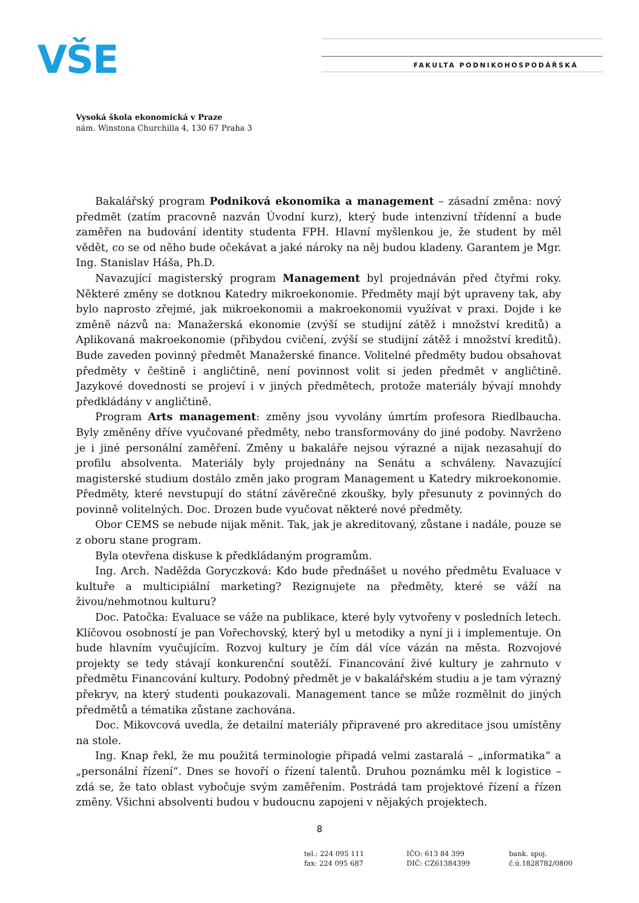VŠE FAKULTA PODNIKOHOSPODÁŘSKÁ
Vysoká škola ekonomická v Praze
nám. Winstona Churchilla 4, 130 67 Praha 3
Bakalářský program Podniková ekonomika a management – zásadní změna: nový předmět (zatím pracovně nazván Úvodní kurz), který bude intenzivní třídenní a bude zaměřen na budování identity studenta FPH. Hlavní myšlenkou je, že student by měl vědět, co se od něho bude očekávat a jaké nároky na něj budou kladeny. Garantem je Mgr. Ing. Stanislav Háša, Ph.D.
Navazující magisterský program Management byl projednáván před čtyřmi roky. Některé změny se dotknou Katedry mikroekonomie. Předměty mají být upraveny tak, aby bylo naprosto zřejmé, jak mikroekonomii a makroekonomii využívat v praxi. Dojde i ke změně názvů na: Manažerská ekonomie (zvýší se studijní zátěž i množství kreditů) a Aplikovaná makroekonomie (přibydou cvičení, zvýší se studijní zátěž i množství kreditů). Bude zaveden povinný předmět Manažerské finance. Volitelné předměty budou obsahovat předměty v češtině i angličtině, není povinnost volit si jeden předmět v angličtině. Jazykové dovednosti se projeví i v jiných předmětech, protože materiály bývají mnohdy předkládány v angličtině.
Program Arts management: změny jsou vyvolány úmrtím profesora Riedlbaucha. Byly změněny dříve vyučované předměty, nebo transformovány do jiné podoby. Navrženo je i jiné personální zaměření. Změny u bakaláře nejsou výrazné a nijak nezasahují do profilu absolventa. Materiály byly projednány na Senátu a schváleny. Navazující magisterské studium dostálo změn jako program Management u Katedry mikroekonomie. Předměty, které nevstupují do státní závěrečné zkoušky, byly přesunuty z povinných do povinně volitelných. Doc. Drozen bude vyučovat některé nové předměty.
Obor CEMS se nebude nijak měnit. Tak, jak je akreditovaný, zůstane i nadále, pouze se z oboru stane program.
Byla otevřena diskuse k předkládaným programům.
Ing. Arch. Naděžda Goryczková: Kdo bude přednášet u nového předmětu Evaluace v kultuře a multicipiální marketing? Rezignujete na předměty, které se váží na živou/nehmotnou kulturu?
Doc. Patočka: Evaluace se váže na publikace, které byly vytvořeny v posledních letech. Klíčovou osobností je pan Vořechovský, který byl u metodiky a nyní ji i implementuje. On bude hlavním vyučujícím. Rozvoj kultury je čím dál více vázán na města. Rozvojové projekty se tedy stávají konkurenční soutěží. Financování živé kultury je zahrnuto v předmětu Financování kultury. Podobný předmět je v bakalářském studiu a je tam výrazný překryv, na který studenti poukazovali. Management tance se může rozmělnit do jiných předmětů a tématika zůstane zachována.
Doc. Mikovcová uvedla, že detailní materiály připravené pro akreditace jsou umístěny na stole.
Ing. Knap řekl, že mu použitá terminologie připadá velmi zastaralá – „informatika“ a „personální řízení“. Dnes se hovoří o řízení talentů. Druhou poznámku měl k logistice – zdá se, že tato oblast vybočuje svým zaměřením. Postrádá tam projektové řízení a řízen změny. Všichni absolventi budou v budoucnu zapojeni v nějakých projektech.
8
tel.: 224 095 111
fax: 224 095 687
IČO: 613 84 399
DIČ: CZ61384399
bank. spoj.
č.ú.1828782/0800